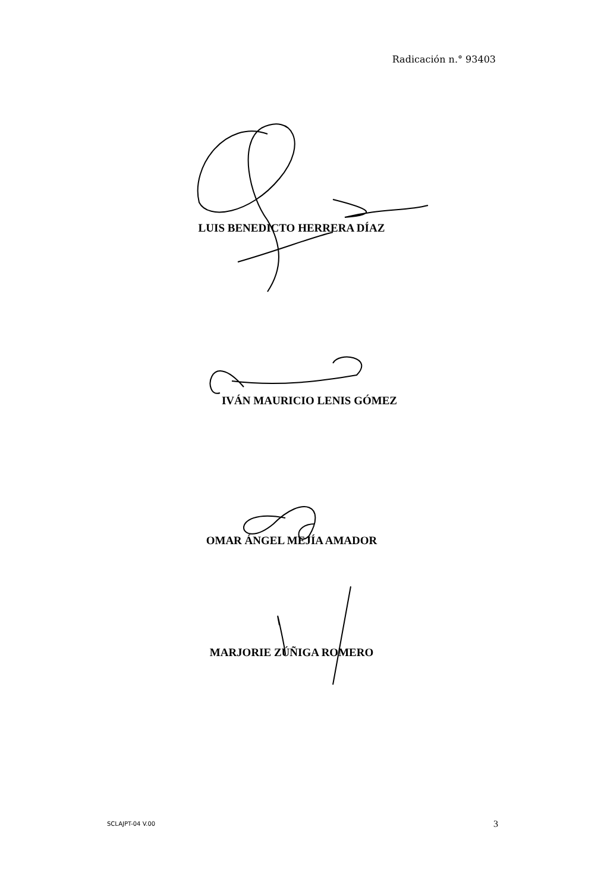Radicación n.° 93403
LUIS BENEDICTO HERRERA DÍAZ
IVÁN MAURICIO LENIS GÓMEZ
OMAR ÁNGEL MEJÍA AMADOR
MARJORIE ZÚÑIGA ROMERO
SCLAJPT-04 V.00 3